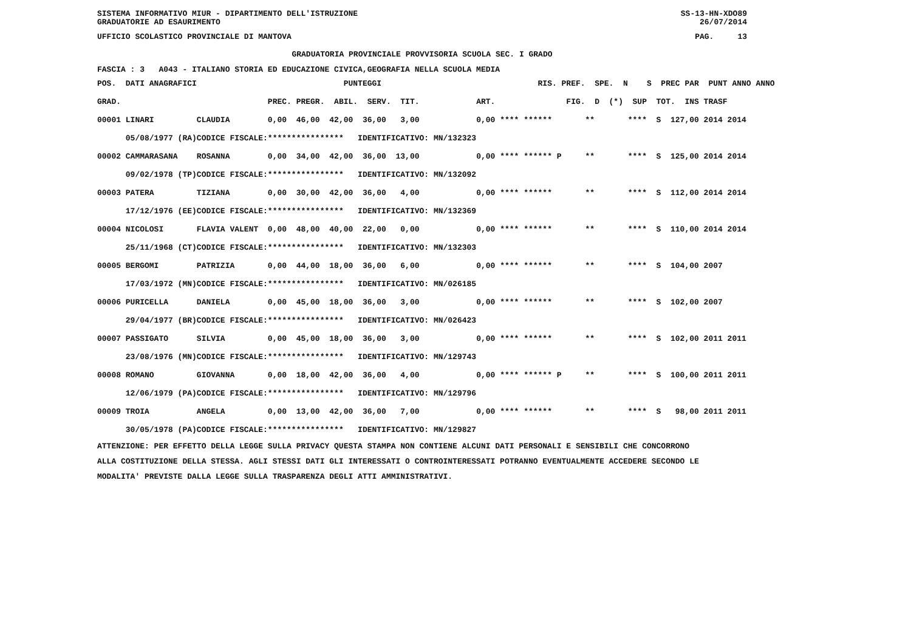SISTEMA INFORMATIVO MIUR - DIPARTIMENTO DELL'ISTRUZIONE SS-13-HN-XDO89
GRADUATORIE AD ESAURIMENTO 26/07/2014
UFFICIO SCOLASTICO PROVINCIALE DI MANTOVA PAG. 13
GRADUATORIA PROVINCIALE PROVVISORIA SCUOLA SEC. I GRADO
FASCIA : 3 A043 - ITALIANO STORIA ED EDUCAZIONE CIVICA,GEOGRAFIA NELLA SCUOLA MEDIA
| POS. DATI ANAGRAFICI | | PUNTEGGI | RIS. PREF. SPE. N S PREC PAR PUNT ANNO ANNO |
| --- | --- | --- | --- |
| GRAD. | | PREC. PREGR. ABIL. SERV. TIT. | ART. FIG. D (*) SUP TOT. INS TRASF |
| 00001 LINARI | CLAUDIA | 0,00 46,00 42,00 36,00 3,00 | 0,00 **** ****** ** **** S 127,00 2014 2014 |
| 05/08/1977 (RA) | CODICE FISCALE: | **************** IDENTIFICATIVO: MN/132323 | |
| 00002 CAMMARASANA | ROSANNA | 0,00 34,00 42,00 36,00 13,00 | 0,00 **** ****** P ** **** S 125,00 2014 2014 |
| 09/02/1978 (TP) | CODICE FISCALE: | **************** IDENTIFICATIVO: MN/132092 | |
| 00003 PATERA | TIZIANA | 0,00 30,00 42,00 36,00 4,00 | 0,00 **** ****** ** **** S 112,00 2014 2014 |
| 17/12/1976 (EE) | CODICE FISCALE: | **************** IDENTIFICATIVO: MN/132369 | |
| 00004 NICOLOSI | FLAVIA VALENT | 0,00 48,00 40,00 22,00 0,00 | 0,00 **** ****** ** **** S 110,00 2014 2014 |
| 25/11/1968 (CT) | CODICE FISCALE: | **************** IDENTIFICATIVO: MN/132303 | |
| 00005 BERGOMI | PATRIZIA | 0,00 44,00 18,00 36,00 6,00 | 0,00 **** ****** ** **** S 104,00 2007 |
| 17/03/1972 (MN) | CODICE FISCALE: | **************** IDENTIFICATIVO: MN/026185 | |
| 00006 PURICELLA | DANIELA | 0,00 45,00 18,00 36,00 3,00 | 0,00 **** ****** ** **** S 102,00 2007 |
| 29/04/1977 (BR) | CODICE FISCALE: | **************** IDENTIFICATIVO: MN/026423 | |
| 00007 PASSIGATO | SILVIA | 0,00 45,00 18,00 36,00 3,00 | 0,00 **** ****** ** **** S 102,00 2011 2011 |
| 23/08/1976 (MN) | CODICE FISCALE: | **************** IDENTIFICATIVO: MN/129743 | |
| 00008 ROMANO | GIOVANNA | 0,00 18,00 42,00 36,00 4,00 | 0,00 **** ****** P ** **** S 100,00 2011 2011 |
| 12/06/1979 (PA) | CODICE FISCALE: | **************** IDENTIFICATIVO: MN/129796 | |
| 00009 TROIA | ANGELA | 0,00 13,00 42,00 36,00 7,00 | 0,00 **** ****** ** **** S 98,00 2011 2011 |
| 30/05/1978 (PA) | CODICE FISCALE: | **************** IDENTIFICATIVO: MN/129827 | |
ATTENZIONE: PER EFFETTO DELLA LEGGE SULLA PRIVACY QUESTA STAMPA NON CONTIENE ALCUNI DATI PERSONALI E SENSIBILI CHE CONCORRONO
ALLA COSTITUZIONE DELLA STESSA. AGLI STESSI DATI GLI INTERESSATI O CONTROINTERESSATI POTRANNO EVENTUALMENTE ACCEDERE SECONDO LE
MODALITA' PREVISTE DALLA LEGGE SULLA TRASPARENZA DEGLI ATTI AMMINISTRATIVI.